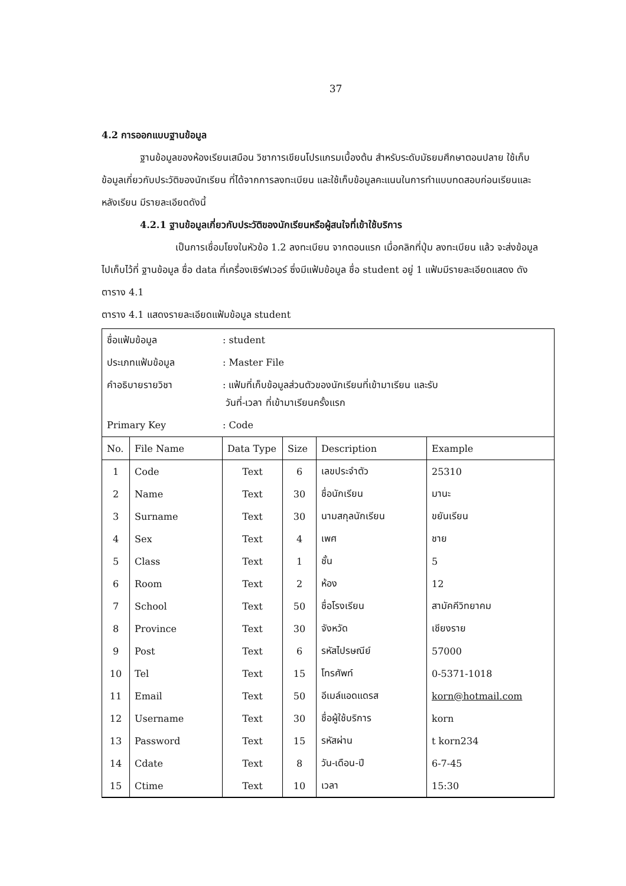37
4.2 การออกแบบฐานข้อมูล
ฐานข้อมูลของห้องเรียนเสมือน วิชาการเขียนโปรแกรมเบื้องต้น สำหรับระดับมัธยมศึกษาตอนปลาย ใช้เก็บข้อมูลเกี่ยวกับประวัติของนักเรียน ที่ได้จากการลงทะเบียน และใช้เก็บข้อมูลคะแนนในการทำแบบทดสอบก่อนเรียนและหลังเรียน มีรายละเอียดดังนี้
4.2.1 ฐานข้อมูลเกี่ยวกับประวัติของนักเรียนหรือผู้สนใจที่เข้าใช้บริการ
เป็นการเชื่อมโยงในหัวข้อ 1.2 ลงทะเบียน จากตอนแรก เมื่อคลิกที่ปุ่ม ลงทะเบียน แล้ว จะส่งข้อมูลไปเก็บไว้ที่ ฐานข้อมูล ชื่อ data ที่เครื่องเซิร์ฟเวอร์ ซึ่งมีแฟ้มข้อมูล ชื่อ student อยู่ 1 แฟ้มมีรายละเอียดแสดง ดังตาราง 4.1
ตาราง 4.1 แสดงรายละเอียดแฟ้มข้อมูล student
| ชื่อแฟ้มข้อมูล | : student |
| ประเภทแฟ้มข้อมูล | : Master File |
| คำอธิบายรายวิชา | : แฟ้มที่เก็บข้อมูลส่วนตัวของนักเรียนที่เข้ามาเรียน และรับ วันที่-เวลา ที่เข้ามาเรียนครั้งแรก |
| Primary Key | : Code |
| No. | File Name | Data Type | Size | Description | Example |
| --- | --- | --- | --- | --- | --- |
| 1 | Code | Text | 6 | เลขประจำตัว | 25310 |
| 2 | Name | Text | 30 | ชื่อนักเรียน | มานะ |
| 3 | Surname | Text | 30 | นามสกุลนักเรียน | ขยันเรียน |
| 4 | Sex | Text | 4 | เพศ | ชาย |
| 5 | Class | Text | 1 | ชั้น | 5 |
| 6 | Room | Text | 2 | ห้อง | 12 |
| 7 | School | Text | 50 | ชื่อโรงเรียน | สามัคคีวิทยาคม |
| 8 | Province | Text | 30 | จังหวัด | เชียงราย |
| 9 | Post | Text | 6 | รหัสไปรษณีย์ | 57000 |
| 10 | Tel | Text | 15 | โทรศัพท์ | 0-5371-1018 |
| 11 | Email | Text | 50 | อีเมล์แอดแดรส | korn@hotmail.com |
| 12 | Username | Text | 30 | ชื่อผู้ใช้บริการ | korn |
| 13 | Password | Text | 15 | รหัสผ่าน | t korn234 |
| 14 | Cdate | Text | 8 | วัน-เดือน-ปี | 6-7-45 |
| 15 | Ctime | Text | 10 | เวลา | 15:30 |